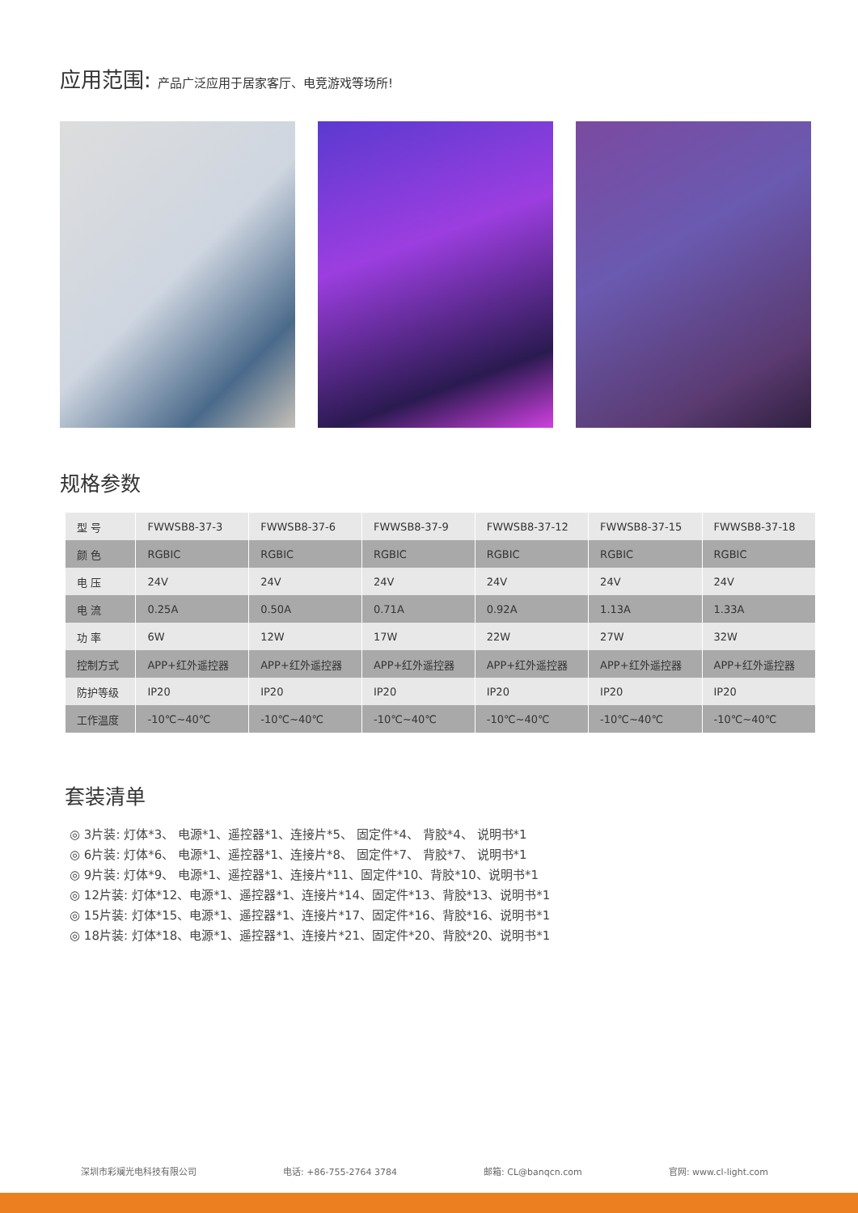应用范围: 产品广泛应用于居家客厅、电竞游戏等场所!
规格参数
| 型 号 | FWWSB8-37-3 | FWWSB8-37-6 | FWWSB8-37-9 | FWWSB8-37-12 | FWWSB8-37-15 | FWWSB8-37-18 |
| 颜 色 | RGBIC | RGBIC | RGBIC | RGBIC | RGBIC | RGBIC |
| 电 压 | 24V | 24V | 24V | 24V | 24V | 24V |
| 电 流 | 0.25A | 0.50A | 0.71A | 0.92A | 1.13A | 1.33A |
| 功 率 | 6W | 12W | 17W | 22W | 27W | 32W |
| 控制方式 | APP+红外遥控器 | APP+红外遥控器 | APP+红外遥控器 | APP+红外遥控器 | APP+红外遥控器 | APP+红外遥控器 |
| 防护等级 | IP20 | IP20 | IP20 | IP20 | IP20 | IP20 |
| 工作温度 | -10℃~40℃ | -10℃~40℃ | -10℃~40℃ | -10℃~40℃ | -10℃~40℃ | -10℃~40℃ |
套装清单
◎ 3片装: 灯体*3、 电源*1、遥控器*1、连接片*5、 固定件*4、 背胶*4、 说明书*1
◎ 6片装: 灯体*6、 电源*1、遥控器*1、连接片*8、 固定件*7、 背胶*7、 说明书*1
◎ 9片装: 灯体*9、 电源*1、遥控器*1、连接片*11、固定件*10、背胶*10、说明书*1
◎ 12片装: 灯体*12、电源*1、遥控器*1、连接片*14、固定件*13、背胶*13、说明书*1
◎ 15片装: 灯体*15、电源*1、遥控器*1、连接片*17、固定件*16、背胶*16、说明书*1
◎ 18片装: 灯体*18、电源*1、遥控器*1、连接片*21、固定件*20、背胶*20、说明书*1
深圳市彩斓光电科技有限公司 电话: +86-755-2764 3784 邮箱: CL@banqcn.com 官网: www.cl-light.com